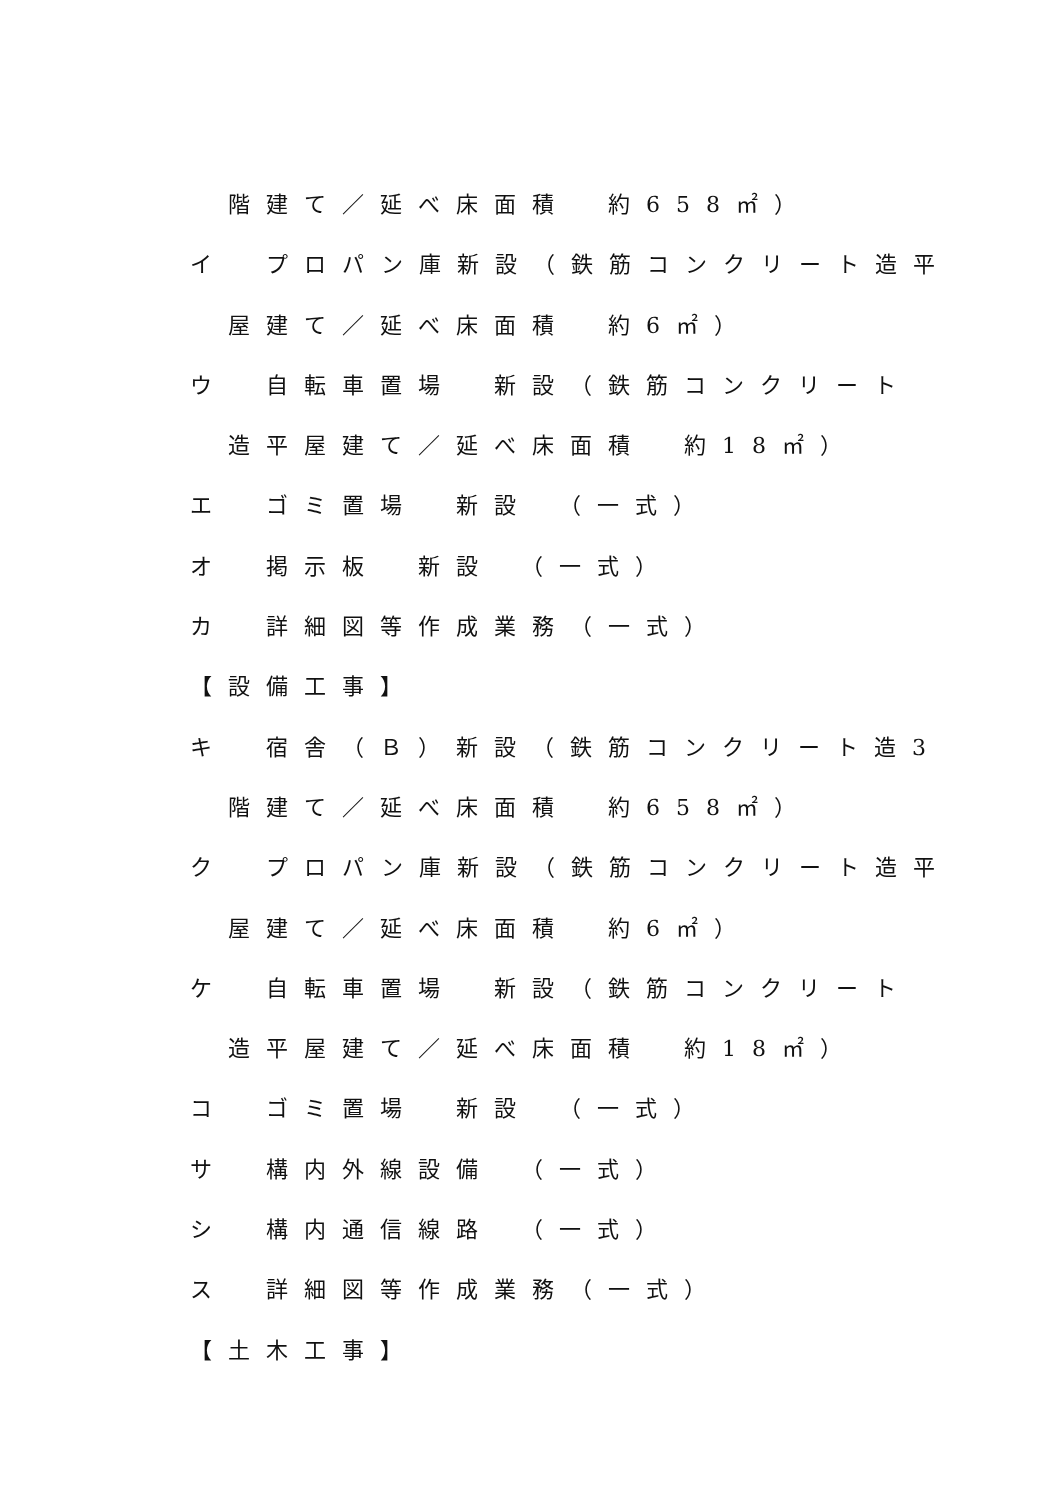階建て／延べ床面積　約658㎡）
イ　プロパン庫新設（鉄筋コンクリート造平
屋建て／延べ床面積　約6㎡）
ウ　自転車置場　新設（鉄筋コンクリート
造平屋建て／延べ床面積　約18㎡）
エ　ゴミ置場　新設　（一式）
オ　掲示板　新設　（一式）
カ　詳細図等作成業務（一式）
【設備工事】
キ　宿舎（Ｂ）新設（鉄筋コンクリート造3
階建て／延べ床面積　約658㎡）
ク　プロパン庫新設（鉄筋コンクリート造平
屋建て／延べ床面積　約6㎡）
ケ　自転車置場　新設（鉄筋コンクリート
造平屋建て／延べ床面積　約18㎡）
コ　ゴミ置場　新設　（一式）
サ　構内外線設備　（一式）
シ　構内通信線路　（一式）
ス　詳細図等作成業務（一式）
【土木工事】